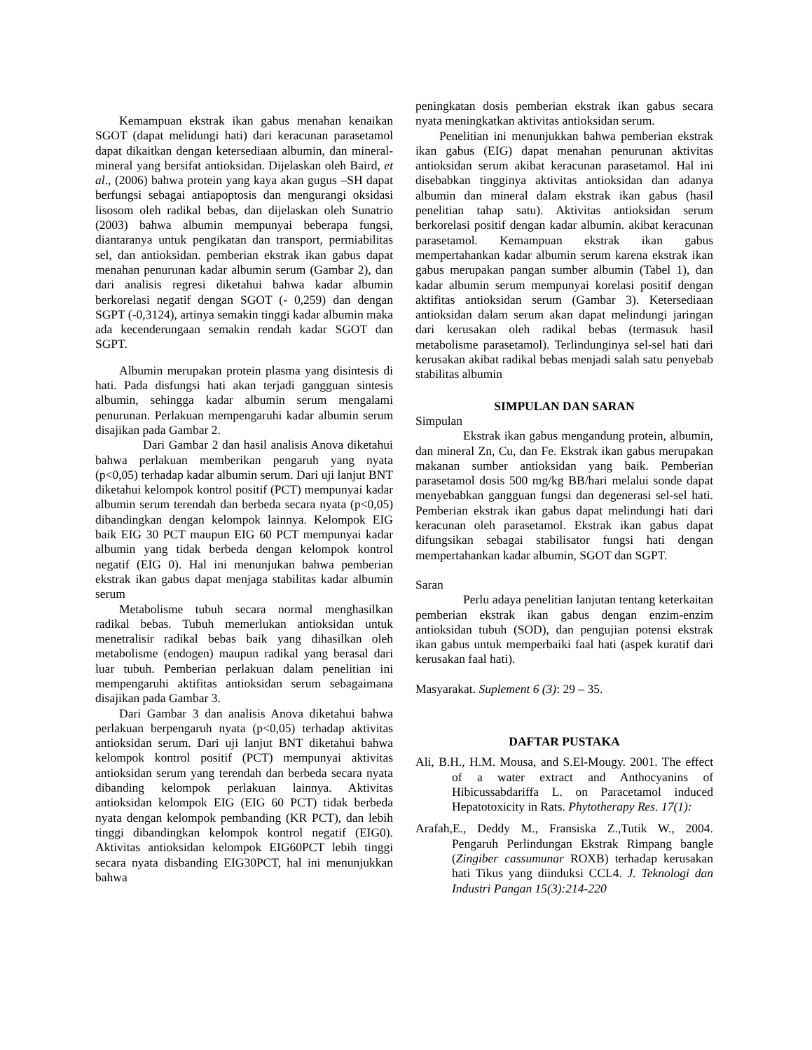Kemampuan ekstrak ikan gabus menahan kenaikan SGOT (dapat melidungi hati) dari keracunan parasetamol dapat dikaitkan dengan ketersediaan albumin, dan mineral-mineral yang bersifat antioksidan. Dijelaskan oleh Baird, et al., (2006) bahwa protein yang kaya akan gugus –SH dapat berfungsi sebagai antiapoptosis dan mengurangi oksidasi lisosom oleh radikal bebas, dan dijelaskan oleh Sunatrio (2003) bahwa albumin mempunyai beberapa fungsi, diantaranya untuk pengikatan dan transport, permiabilitas sel, dan antioksidan. pemberian ekstrak ikan gabus dapat menahan penurunan kadar albumin serum (Gambar 2), dan dari analisis regresi diketahui bahwa kadar albumin berkorelasi negatif dengan SGOT (- 0,259) dan dengan SGPT (-0,3124), artinya semakin tinggi kadar albumin maka ada kecenderungaan semakin rendah kadar SGOT dan SGPT.
Albumin merupakan protein plasma yang disintesis di hati. Pada disfungsi hati akan terjadi gangguan sintesis albumin, sehingga kadar albumin serum mengalami penurunan. Perlakuan mempengaruhi kadar albumin serum disajikan pada Gambar 2.
Dari Gambar 2 dan hasil analisis Anova diketahui bahwa perlakuan memberikan pengaruh yang nyata (p<0,05) terhadap kadar albumin serum. Dari uji lanjut BNT diketahui kelompok kontrol positif (PCT) mempunyai kadar albumin serum terendah dan berbeda secara nyata (p<0,05) dibandingkan dengan kelompok lainnya. Kelompok EIG baik EIG 30 PCT maupun EIG 60 PCT mempunyai kadar albumin yang tidak berbeda dengan kelompok kontrol negatif (EIG 0). Hal ini menunjukan bahwa pemberian ekstrak ikan gabus dapat menjaga stabilitas kadar albumin serum
Metabolisme tubuh secara normal menghasilkan radikal bebas. Tubuh memerlukan antioksidan untuk menetralisir radikal bebas baik yang dihasilkan oleh metabolisme (endogen) maupun radikal yang berasal dari luar tubuh. Pemberian perlakuan dalam penelitian ini mempengaruhi aktifitas antioksidan serum sebagaimana disajikan pada Gambar 3.
Dari Gambar 3 dan analisis Anova diketahui bahwa perlakuan berpengaruh nyata (p<0,05) terhadap aktivitas antioksidan serum. Dari uji lanjut BNT diketahui bahwa kelompok kontrol positif (PCT) mempunyai aktivitas antioksidan serum yang terendah dan berbeda secara nyata dibanding kelompok perlakuan lainnya. Aktivitas antioksidan kelompok EIG (EIG 60 PCT) tidak berbeda nyata dengan kelompok pembanding (KR PCT), dan lebih tinggi dibandingkan kelompok kontrol negatif (EIG0). Aktivitas antioksidan kelompok EIG60PCT lebih tinggi secara nyata disbanding EIG30PCT, hal ini menunjukkan bahwa
peningkatan dosis pemberian ekstrak ikan gabus secara nyata meningkatkan aktivitas antioksidan serum.
Penelitian ini menunjukkan bahwa pemberian ekstrak ikan gabus (EIG) dapat menahan penurunan aktivitas antioksidan serum akibat keracunan parasetamol. Hal ini disebabkan tingginya aktivitas antioksidan dan adanya albumin dan mineral dalam ekstrak ikan gabus (hasil penelitian tahap satu). Aktivitas antioksidan serum berkorelasi positif dengan kadar albumin. akibat keracunan parasetamol. Kemampuan ekstrak ikan gabus mempertahankan kadar albumin serum karena ekstrak ikan gabus merupakan pangan sumber albumin (Tabel 1), dan kadar albumin serum mempunyai korelasi positif dengan aktifitas antioksidan serum (Gambar 3). Ketersediaan antioksidan dalam serum akan dapat melindungi jaringan dari kerusakan oleh radikal bebas (termasuk hasil metabolisme parasetamol). Terlindunginya sel-sel hati dari kerusakan akibat radikal bebas menjadi salah satu penyebab stabilitas albumin
SIMPULAN DAN SARAN
Simpulan
Ekstrak ikan gabus mengandung protein, albumin, dan mineral Zn, Cu, dan Fe. Ekstrak ikan gabus merupakan makanan sumber antioksidan yang baik. Pemberian parasetamol dosis 500 mg/kg BB/hari melalui sonde dapat menyebabkan gangguan fungsi dan degenerasi sel-sel hati. Pemberian ekstrak ikan gabus dapat melindungi hati dari keracunan oleh parasetamol. Ekstrak ikan gabus dapat difungsikan sebagai stabilisator fungsi hati dengan mempertahankan kadar albumin, SGOT dan SGPT.
Saran
Perlu adaya penelitian lanjutan tentang keterkaitan pemberian ekstrak ikan gabus dengan enzim-enzim antioksidan tubuh (SOD), dan pengujian potensi ekstrak ikan gabus untuk memperbaiki faal hati (aspek kuratif dari kerusakan faal hati).
Masyarakat. Suplement 6 (3): 29 – 35.
DAFTAR PUSTAKA
Ali, B.H., H.M. Mousa, and S.El-Mougy. 2001. The effect of a water extract and Anthocyanins of Hibicussabdariffa L. on Paracetamol induced Hepatotoxicity in Rats. Phytotherapy Res. 17(1):
Arafah,E., Deddy M., Fransiska Z.,Tutik W., 2004. Pengaruh Perlindungan Ekstrak Rimpang bangle (Zingiber cassumunar ROXB) terhadap kerusakan hati Tikus yang diinduksi CCL4. J. Teknologi dan Industri Pangan 15(3):214-220